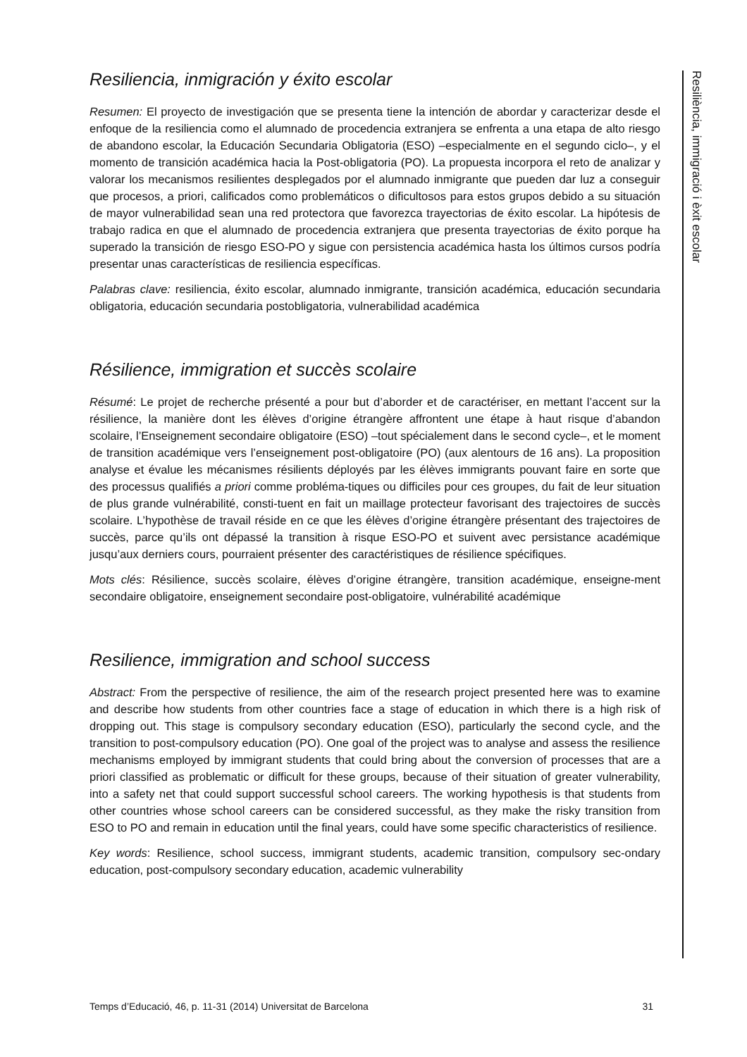Resiliencia, inmigración y éxito escolar
Resumen: El proyecto de investigación que se presenta tiene la intención de abordar y caracterizar desde el enfoque de la resiliencia como el alumnado de procedencia extranjera se enfrenta a una etapa de alto riesgo de abandono escolar, la Educación Secundaria Obligatoria (ESO) –especialmente en el segundo ciclo–, y el momento de transición académica hacia la Post-obligatoria (PO). La propuesta incorpora el reto de analizar y valorar los mecanismos resilientes desplegados por el alumnado inmigrante que pueden dar luz a conseguir que procesos, a priori, calificados como problemáticos o dificultosos para estos grupos debido a su situación de mayor vulnerabilidad sean una red protectora que favorezca trayectorias de éxito escolar. La hipótesis de trabajo radica en que el alumnado de procedencia extranjera que presenta trayectorias de éxito porque ha superado la transición de riesgo ESO-PO y sigue con persistencia académica hasta los últimos cursos podría presentar unas características de resiliencia específicas.
Palabras clave: resiliencia, éxito escolar, alumnado inmigrante, transición académica, educación secundaria obligatoria, educación secundaria postobligatoria, vulnerabilidad académica
Résilience, immigration et succès scolaire
Résumé: Le projet de recherche présenté a pour but d’aborder et de caractériser, en mettant l’accent sur la résilience, la manière dont les élèves d’origine étrangère affrontent une étape à haut risque d’abandon scolaire, l’Enseignement secondaire obligatoire (ESO) –tout spécialement dans le second cycle–, et le moment de transition académique vers l’enseignement post-obligatoire (PO) (aux alentours de 16 ans). La proposition analyse et évalue les mécanismes résilients déployés par les élèves immigrants pouvant faire en sorte que des processus qualifiés a priori comme probléma-tiques ou difficiles pour ces groupes, du fait de leur situation de plus grande vulnérabilité, consti-tuent en fait un maillage protecteur favorisant des trajectoires de succès scolaire. L’hypothèse de travail réside en ce que les élèves d’origine étrangère présentant des trajectoires de succès, parce qu’ils ont dépassé la transition à risque ESO-PO et suivent avec persistance académique jusqu’aux derniers cours, pourraient présenter des caractéristiques de résilience spécifiques.
Mots clés: Résilience, succès scolaire, élèves d’origine étrangère, transition académique, enseigne-ment secondaire obligatoire, enseignement secondaire post-obligatoire, vulnérabilité académique
Resilience, immigration and school success
Abstract: From the perspective of resilience, the aim of the research project presented here was to examine and describe how students from other countries face a stage of education in which there is a high risk of dropping out. This stage is compulsory secondary education (ESO), particularly the second cycle, and the transition to post-compulsory education (PO). One goal of the project was to analyse and assess the resilience mechanisms employed by immigrant students that could bring about the conversion of processes that are a priori classified as problematic or difficult for these groups, because of their situation of greater vulnerability, into a safety net that could support successful school careers. The working hypothesis is that students from other countries whose school careers can be considered successful, as they make the risky transition from ESO to PO and remain in education until the final years, could have some specific characteristics of resilience.
Key words: Resilience, school success, immigrant students, academic transition, compulsory sec-ondary education, post-compulsory secondary education, academic vulnerability
Resiliència, immigració i èxit escolar
Temps d’Educació, 46, p. 11-31 (2014) Universitat de Barcelona 31